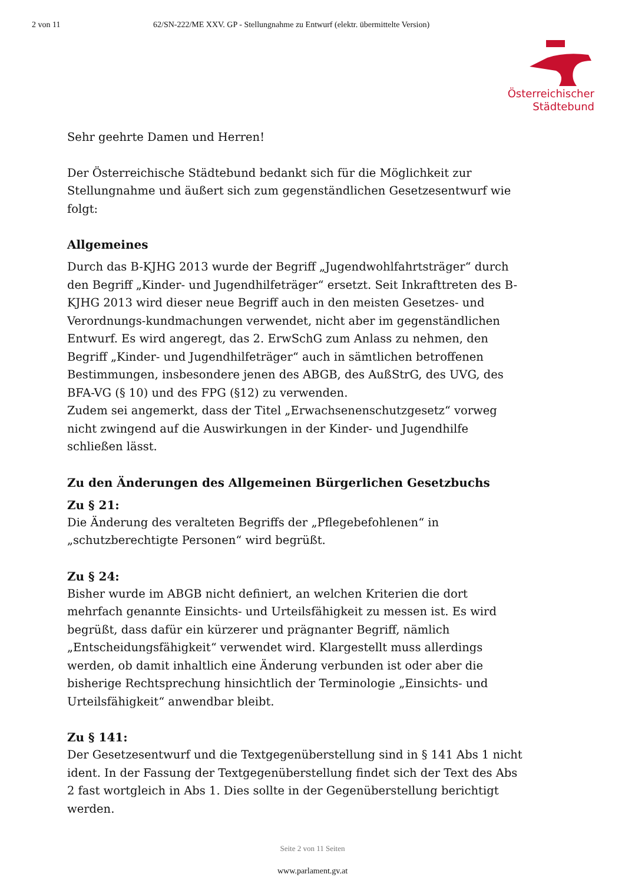2 von 11 62/SN-222/ME XXV. GP - Stellungnahme zu Entwurf (elektr. übermittelte Version)
Österreichischer
Städtebund
Sehr geehrte Damen und Herren!
Der Österreichische Städtebund bedankt sich für die Möglichkeit zur Stellungnahme und äußert sich zum gegenständlichen Gesetzesentwurf wie folgt:
Allgemeines
Durch das B-KJHG 2013 wurde der Begriff „Jugendwohlfahrtsträger“ durch den Begriff „Kinder- und Jugendhilfeträger“ ersetzt. Seit Inkrafttreten des B-KJHG 2013 wird dieser neue Begriff auch in den meisten Gesetzes- und Verordnungs-kundmachungen verwendet, nicht aber im gegenständlichen Entwurf. Es wird angeregt, das 2. ErwSchG zum Anlass zu nehmen, den Begriff „Kinder- und Jugendhilfeträger“ auch in sämtlichen betroffenen Bestimmungen, insbesondere jenen des ABGB, des AußStrG, des UVG, des BFA-VG (§ 10) und des FPG (§12) zu verwenden.
Zudem sei angemerkt, dass der Titel „Erwachsenenschutzgesetz“ vorweg nicht zwingend auf die Auswirkungen in der Kinder- und Jugendhilfe schließen lässt.
Zu den Änderungen des Allgemeinen Bürgerlichen Gesetzbuchs
Zu § 21:
Die Änderung des veralteten Begriffs der „Pflegebefohlenen“ in „schutzberechtigte Personen“ wird begrüßt.
Zu § 24:
Bisher wurde im ABGB nicht definiert, an welchen Kriterien die dort mehrfach genannte Einsichts- und Urteilsfähigkeit zu messen ist. Es wird begrüßt, dass dafür ein kürzerer und prägnanter Begriff, nämlich „Entscheidungsfähigkeit“ verwendet wird. Klargestellt muss allerdings werden, ob damit inhaltlich eine Änderung verbunden ist oder aber die bisherige Rechtsprechung hinsichtlich der Terminologie „Einsichts- und Urteilsfähigkeit“ anwendbar bleibt.
Zu § 141:
Der Gesetzesentwurf und die Textgegenüberstellung sind in § 141 Abs 1 nicht ident. In der Fassung der Textgegenüberstellung findet sich der Text des Abs 2 fast wortgleich in Abs 1. Dies sollte in der Gegenüberstellung berichtigt werden.
Seite 2 von 11 Seiten
www.parlament.gv.at